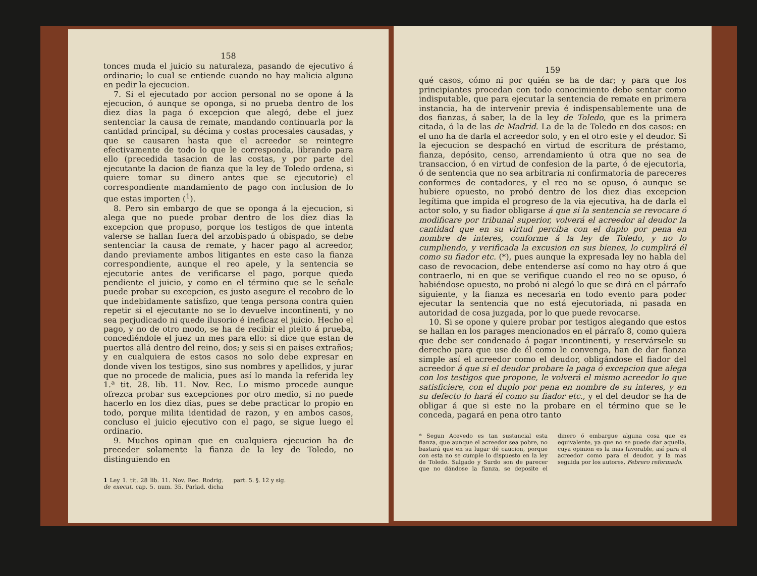158
tonces muda el juicio su naturaleza, pasando de ejecutivo á ordinario; lo cual se entiende cuando no hay malicia alguna en pedir la ejecucion.
7. Si el ejecutado por accion personal no se opone á la ejecucion, ó aunque se oponga, si no prueba dentro de los diez dias la paga ó excepcion que alegó, debe el juez sentenciar la causa de remate, mandando continuarla por la cantidad principal, su décima y costas procesales causadas, y que se causaren hasta que el acreedor se reintegre efectivamente de todo lo que le corresponda, librando para ello (precedida tasacion de las costas, y por parte del ejecutante la dacion de fianza que la ley de Toledo ordena, si quiere tomar su dinero antes que se ejecutorie) el correspondiente mandamiento de pago con inclusion de lo que estas importen (<sup>1</sup>).
8. Pero sin embargo de que se oponga á la ejecucion, si alega que no puede probar dentro de los diez dias la excepcion que propuso, porque los testigos de que intenta valerse se hallan fuera del arzobispado ú obispado, se debe sentenciar la causa de remate, y hacer pago al acreedor, dando previamente ambos litigantes en este caso la fianza correspondiente, aunque el reo apele, y la sentencia se ejecutorie antes de verificarse el pago, porque queda pendiente el juicio, y como en el término que se le señale puede probar su excepcion, es justo asegure el recobro de lo que indebidamente satisfizo, que tenga persona contra quien repetir si el ejecutante no se lo devuelve incontinenti, y no sea perjudicado ni quede ilusorio é ineficaz el juicio. Hecho el pago, y no de otro modo, se ha de recibir el pleito á prueba, concediéndole el juez un mes para ello: si dice que estan de puertos allá dentro del reino, dos; y seis si en paises extraños; y en cualquiera de estos casos no solo debe expresar en donde viven los testigos, sino sus nombres y apellidos, y jurar que no procede de malicia, pues así lo manda la referida ley 1.ª tit. 28. lib. 11. Nov. Rec. Lo mismo procede aunque ofrezca probar sus excepciones por otro medio, si no puede hacerlo en los diez dias, pues se debe practicar lo propio en todo, porque milita identidad de razon, y en ambos casos, concluso el juicio ejecutivo con el pago, se sigue luego el ordinario.
9. Muchos opinan que en cualquiera ejecucion ha de preceder solamente la fianza de la ley de Toledo, no distinguiendo en
1 Ley 1. tit. 28 lib. 11. Nov. Rec. Rodrig. de execut. cap. 5. num. 35. Parlad. dicha part. 5. §. 12 y sig.
159
qué casos, cómo ni por quién se ha de dar; y para que los principiantes procedan con todo conocimiento debo sentar como indisputable, que para ejecutar la sentencia de remate en primera instancia, ha de intervenir previa é indispensablemente una de dos fianzas, á saber, la de la ley de Toledo, que es la primera citada, ó la de las de Madrid. La de la de Toledo en dos casos: en el uno ha de darla el acreedor solo, y en el otro este y el deudor. Si la ejecucion se despachó en virtud de escritura de préstamo, fianza, depósito, censo, arrendamiento ú otra que no sea de transaccion, ó en virtud de confesion de la parte, ó de ejecutoria, ó de sentencia que no sea arbitraria ni confirmatoria de pareceres conformes de contadores, y el reo no se opuso, ó aunque se hubiere opuesto, no probó dentro de los diez dias excepcion legítima que impida el progreso de la via ejecutiva, ha de darla el actor solo, y su fiador obligarse á que si la sentencia se revocare ó modificare por tribunal superior, volverá el acreedor al deudor la cantidad que en su virtud perciba con el duplo por pena en nombre de interes, conforme á la ley de Toledo, y no lo cumpliendo, y verificada la excusion en sus bienes, lo cumplirá él como su fiador etc. (*), pues aunque la expresada ley no habla del caso de revocacion, debe entenderse así como no hay otro á que contraerlo, ni en que se verifique cuando el reo no se opuso, ó habiéndose opuesto, no probó ni alegó lo que se dirá en el párrafo siguiente, y la fianza es necesaria en todo evento para poder ejecutar la sentencia que no está ejecutoriada, ni pasada en autoridad de cosa juzgada, por lo que puede revocarse.
10. Si se opone y quiere probar por testigos alegando que estos se hallan en los parages mencionados en el párrafo 8, como quiera que debe ser condenado á pagar incontinenti, y reservársele su derecho para que use de él como le convenga, han de dar fianza simple así el acreedor como el deudor, obligándose el fiador del acreedor á que si el deudor probare la paga ó excepcion que alega con los testigos que propone, le volverá el mismo acreedor lo que satisficiere, con el duplo por pena en nombre de su interes, y en su defecto lo hará él como su fiador etc., y el del deudor se ha de obligar á que si este no la probare en el término que se le conceda, pagará en pena otro tanto
* Segun Acevedo es tan sustancial esta fianza, que aunque el acreedor sea pobre, no bastará que en su lugar dé caucion, porque con esta no se cumple lo dispuesto en la ley de Toledo. Salgado y Surdo son de parecer que no dándose la fianza, se deposite el dinero ó embargue alguna cosa que es equivalente, ya que no se puede dar aquella, cuya opinion es la mas favorable, así para el acreedor como para el deudor, y la mas seguida por los autores. Febrero reformado.